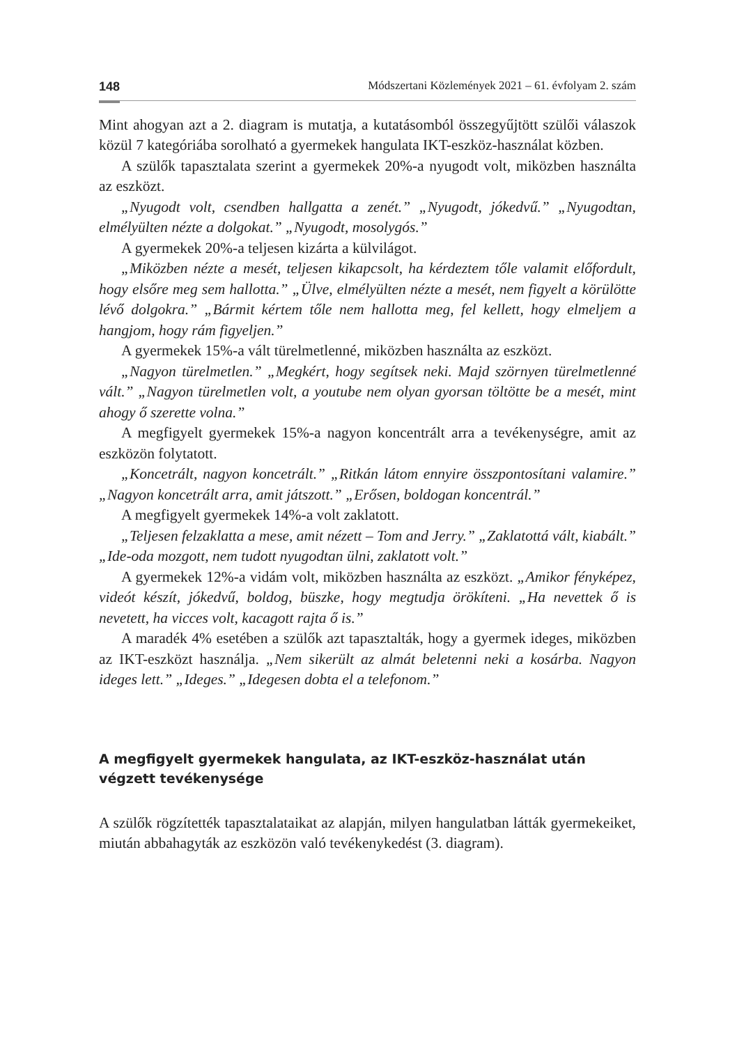148 Módszertani Közlemények 2021 – 61. évfolyam 2. szám
Mint ahogyan azt a 2. diagram is mutatja, a kutatásomból összegyűjtött szülői válaszok közül 7 kategóriába sorolható a gyermekek hangulata IKT-eszköz-használat közben.
A szülők tapasztalata szerint a gyermekek 20%-a nyugodt volt, miközben használta az eszközt.
„Nyugodt volt, csendben hallgatta a zenét.” „Nyugodt, jókedvű.” „Nyugodtan, elmélyülten nézte a dolgokat.” „Nyugodt, mosolygós.”
A gyermekek 20%-a teljesen kizárta a külvilágot.
„Miközben nézte a mesét, teljesen kikapcsolt, ha kérdeztem tőle valamit előfordult, hogy elsőre meg sem hallotta.” „Ülve, elmélyülten nézte a mesét, nem figyelt a körülötte lévő dolgokra.” „Bármit kértem tőle nem hallotta meg, fel kellett, hogy elmeljem a hangjom, hogy rám figyeljen.”
A gyermekek 15%-a vált türelmetlenné, miközben használta az eszközt.
„Nagyon türelmetlen.” „Megkért, hogy segítsek neki. Majd szörnyen türelmetlenné vált.” „Nagyon türelmetlen volt, a youtube nem olyan gyorsan töltötte be a mesét, mint ahogy ő szerette volna.”
A megfigyelt gyermekek 15%-a nagyon koncentrált arra a tevékenységre, amit az eszközön folytatott.
„Koncetrált, nagyon koncetrált.” „Ritkán látom ennyire összpontosítani valamire.” „Nagyon koncetrált arra, amit játszott.” „Erősen, boldogan koncentrál.”
A megfigyelt gyermekek 14%-a volt zaklatott.
„Teljesen felzaklatta a mese, amit nézett – Tom and Jerry.” „Zaklatottá vált, kiabált.” „Ide-oda mozgott, nem tudott nyugodtan ülni, zaklatott volt.”
A gyermekek 12%-a vidám volt, miközben használta az eszközt. „Amikor fényképez, videót készít, jókedvű, boldog, büszke, hogy megtudja örökíteni. „Ha nevettek ő is nevetett, ha vicces volt, kacagott rajta ő is.”
A maradék 4% esetében a szülők azt tapasztalták, hogy a gyermek ideges, miközben az IKT-eszközt használja. „Nem sikerült az almát beletenni neki a kosárba. Nagyon ideges lett.” „Ideges.” „Idegesen dobta el a telefonom.”
A megfigyelt gyermekek hangulata, az IKT-eszköz-használat után végzett tevékenysége
A szülők rögzítették tapasztalataikat az alapján, milyen hangulatban látták gyermekeiket, miután abbahagyták az eszközön való tevékenykedést (3. diagram).